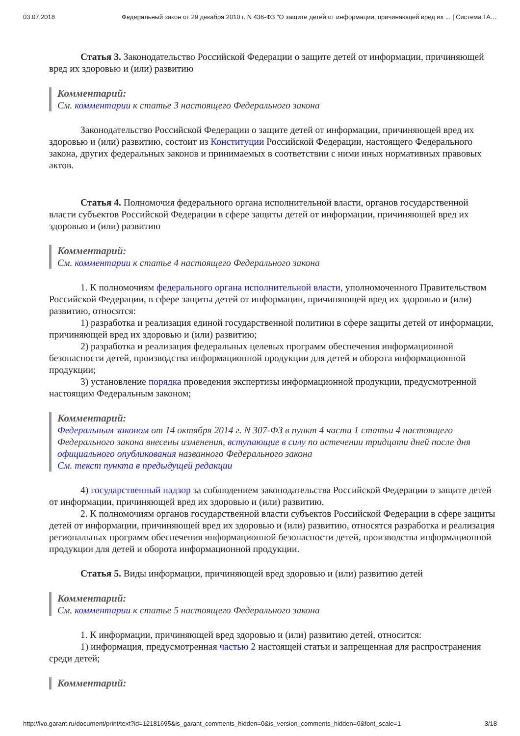03.07.2018 Федеральный закон от 29 декабря 2010 г. N 436-ФЗ "О защите детей от информации, причиняющей вред их ... | Система ГА…
Статья 3. Законодательство Российской Федерации о защите детей от информации, причиняющей вред их здоровью и (или) развитию
Комментарий:
См. комментарии к статье 3 настоящего Федерального закона
Законодательство Российской Федерации о защите детей от информации, причиняющей вред их здоровью и (или) развитию, состоит из Конституции Российской Федерации, настоящего Федерального закона, других федеральных законов и принимаемых в соответствии с ними иных нормативных правовых актов.
Статья 4. Полномочия федерального органа исполнительной власти, органов государственной власти субъектов Российской Федерации в сфере защиты детей от информации, причиняющей вред их здоровью и (или) развитию
Комментарий:
См. комментарии к статье 4 настоящего Федерального закона
1. К полномочиям федерального органа исполнительной власти, уполномоченного Правительством Российской Федерации, в сфере защиты детей от информации, причиняющей вред их здоровью и (или) развитию, относятся:
1) разработка и реализация единой государственной политики в сфере защиты детей от информации, причиняющей вред их здоровью и (или) развитию;
2) разработка и реализация федеральных целевых программ обеспечения информационной безопасности детей, производства информационной продукции для детей и оборота информационной продукции;
3) установление порядка проведения экспертизы информационной продукции, предусмотренной настоящим Федеральным законом;
Комментарий:
Федеральным законом от 14 октября 2014 г. N 307-ФЗ в пункт 4 части 1 статьи 4 настоящего Федерального закона внесены изменения, вступающие в силу по истечении тридцати дней после дня официального опубликования названного Федерального закона
См. текст пункта в предыдущей редакции
4) государственный надзор за соблюдением законодательства Российской Федерации о защите детей от информации, причиняющей вред их здоровью и (или) развитию.
2. К полномочиям органов государственной власти субъектов Российской Федерации в сфере защиты детей от информации, причиняющей вред их здоровью и (или) развитию, относятся разработка и реализация региональных программ обеспечения информационной безопасности детей, производства информационной продукции для детей и оборота информационной продукции.
Статья 5. Виды информации, причиняющей вред здоровью и (или) развитию детей
Комментарий:
См. комментарии к статье 5 настоящего Федерального закона
1. К информации, причиняющей вред здоровью и (или) развитию детей, относится:
1) информация, предусмотренная частью 2 настоящей статьи и запрещенная для распространения среди детей;
Комментарий:
http://ivo.garant.ru/document/print/text?id=12181695&is_garant_comments_hidden=0&is_version_comments_hidden=0&font_scale=1 3/18